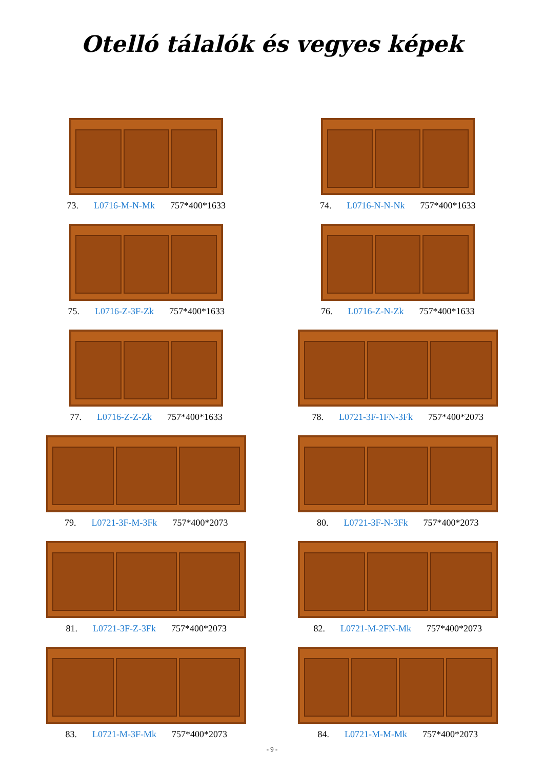Otelló tálalók és vegyes képek
73. L0716-M-N-Mk 757*400*1633
74. L0716-N-N-Nk 757*400*1633
75. L0716-Z-3F-Zk 757*400*1633
76. L0716-Z-N-Zk 757*400*1633
77. L0716-Z-Z-Zk 757*400*1633
78. L0721-3F-1FN-3Fk 757*400*2073
79. L0721-3F-M-3Fk 757*400*2073
80. L0721-3F-N-3Fk 757*400*2073
81. L0721-3F-Z-3Fk 757*400*2073
82. L0721-M-2FN-Mk 757*400*2073
83. L0721-M-3F-Mk 757*400*2073
84. L0721-M-M-Mk 757*400*2073
- 9 -